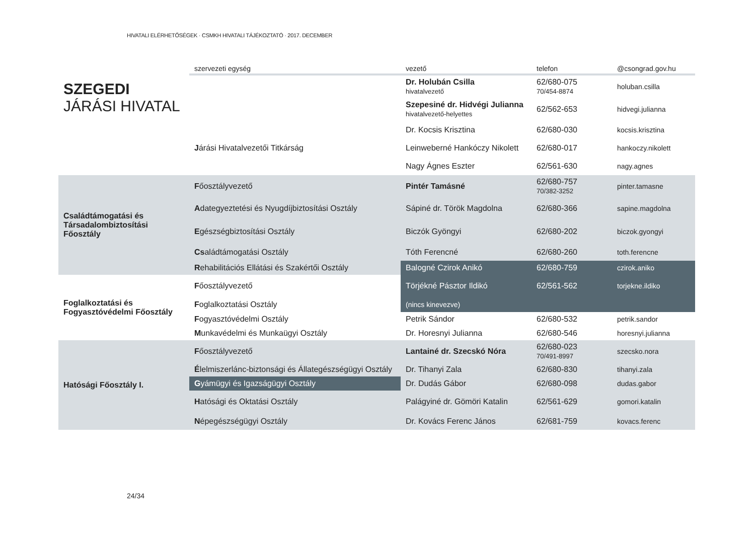HIVATALI ELÉRHETŐSÉGEK · CSMKH HIVATALI TÁJÉKOZTATÓ · 2017. DECEMBER
| | szervezeti egység | vezető | telefon | @csongrad.gov.hu |
| --- | --- | --- | --- | --- |
| SZEGEDI JÁRÁSI HIVATAL | | Dr. Holubán Csilla hivatalvezető | 62/680-075 70/454-8874 | holuban.csilla |
| | | Szepesiné dr. Hidvégi Julianna hivatalvezető-helyettes | 62/562-653 | hidvegi.julianna |
| | | Dr. Kocsis Krisztina | 62/680-030 | kocsis.krisztina |
| | J árási Hivatalvezetői Titkárság | Leinweberné Hankóczy Nikolett | 62/680-017 | hankoczy.nikolett |
| | | Nagy Ágnes Eszter | 62/561-630 | nagy.agnes |
| Családtámogatási és Társadalombiztosítási Főosztály | F őosztályvezető | Pintér Tamásné | 62/680-757 70/382-3252 | pinter.tamasne |
| | A dategyeztetési és Nyugdíjbiztosítási Osztály | Sápiné dr. Török Magdolna | 62/680-366 | sapine.magdolna |
| | E gészségbiztosítási Osztály | Biczók Gyöngyi | 62/680-202 | biczok.gyongyi |
| | Cs aládtámogatási Osztály | Tóth Ferencné | 62/680-260 | toth.ferencne |
| | R ehabilitációs Ellátási és Szakértői Osztály | Balogné Czirok Anikó | 62/680-759 | czirok.aniko |
| Foglalkoztatási és Fogyasztóvédelmi Főosztály | F őosztályvezető | Törjékné Pásztor Ildikó | 62/561-562 | torjekne.ildiko |
| | F oglalkoztatási Osztály | (nincs kinevezve) | | |
| | F ogyasztóvédelmi Osztály | Petrik Sándor | 62/680-532 | petrik.sandor |
| | M unkavédelmi és Munkaügyi Osztály | Dr. Horesnyi Julianna | 62/680-546 | horesnyi.julianna |
| Hatósági Főosztály I. | F őosztályvezető | Lantainé dr. Szecskó Nóra | 62/680-023 70/491-8997 | szecsko.nora |
| | É lelmiszerlánc-biztonsági és Állategészségügyi Osztály | Dr. Tihanyi Zala | 62/680-830 | tihanyi.zala |
| | G yámügyi és Igazságügyi Osztály | Dr. Dudás Gábor | 62/680-098 | dudas.gabor |
| | H atósági és Oktatási Osztály | Palágyiné dr. Gömöri Katalin | 62/561-629 | gomori.katalin |
| | N épegészségügyi Osztály | Dr. Kovács Ferenc János | 62/681-759 | kovacs.ferenc |
24/34